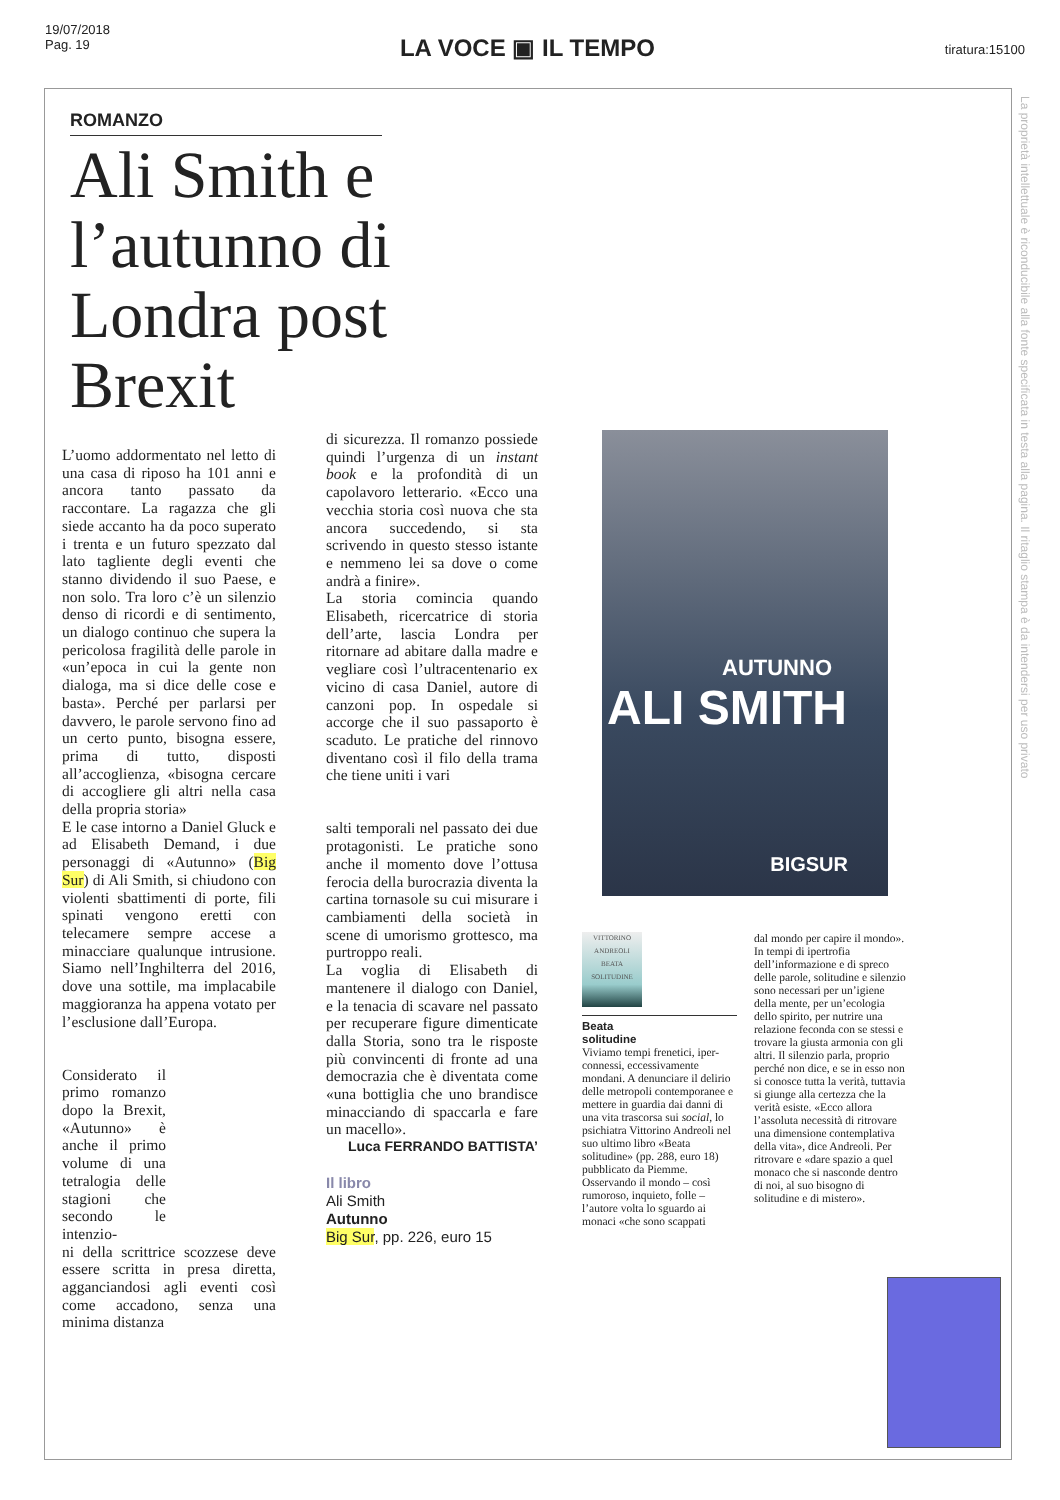19/07/2018
Pag. 19
LA VOCE ▣ IL TEMPO
tiratura:15100
La proprietà intellettuale è riconducibile alla fonte specificata in testa alla pagina. Il ritaglio stampa è da intendersi per uso privato
ROMANZO
Ali Smith e l’autunno di Londra post Brexit
L’uomo addormentato nel letto di una casa di riposo ha 101 anni e ancora tanto passato da raccontare. La ragazza che gli siede accanto ha da poco superato i trenta e un futuro spezzato dal lato tagliente degli eventi che stanno dividendo il suo Paese, e non solo. Tra loro c’è un silenzio denso di ricordi e di sentimento, un dialogo continuo che supera la pericolosa fragilità delle parole in «un’epoca in cui la gente non dialoga, ma si dice delle cose e basta». Perché per parlarsi per davvero, le parole servono fino ad un certo punto, bisogna essere, prima di tutto, disposti all’accoglienza, «bisogna cercare di accogliere gli altri nella casa della propria storia»
E le case intorno a Daniel Gluck e ad Elisabeth Demand, i due personaggi di «Autunno» (Big Sur) di Ali Smith, si chiudono con violenti sbattimenti di porte, fili spinati vengono eretti con telecamere sempre accese a minacciare qualunque intrusione. Siamo nell’Inghilterra del 2016, dove una sottile, ma implacabile maggioranza ha appena votato per l’esclusione dall’Europa.
Considerato il primo romanzo dopo la Brexit, «Autunno» è anche il primo volume di una tetralogia delle stagioni che secondo le intenzio-
ni della scrittrice scozzese deve essere scritta in presa diretta, agganciandosi agli eventi così come accadono, senza una minima distanza
di sicurezza. Il romanzo possiede quindi l’urgenza di un instant book e la profondità di un capolavoro letterario. «Ecco una vecchia storia così nuova che sta ancora succedendo, si sta scrivendo in questo stesso istante e nemmeno lei sa dove o come andrà a finire».
La storia comincia quando Elisabeth, ricercatrice di storia dell’arte, lascia Londra per ritornare ad abitare dalla madre e vegliare così l’ultracentenario ex vicino di casa Daniel, autore di canzoni pop. In ospedale si accorge che il suo passaporto è scaduto. Le pratiche del rinnovo diventano così il filo della trama che tiene uniti i vari
salti temporali nel passato dei due protagonisti. Le pratiche sono anche il momento dove l’ottusa ferocia della burocrazia diventa la cartina tornasole su cui misurare i cambiamenti della società in scene di umorismo grottesco, ma purtroppo reali.
La voglia di Elisabeth di mantenere il dialogo con Daniel, e la tenacia di scavare nel passato per recuperare figure dimenticate dalla Storia, sono tra le risposte più convincenti di fronte ad una democrazia che è diventata come «una bottiglia che uno brandisce minacciando di spaccarla e fare un macello».
Luca FERRANDO BATTISTA’
Il libro
Ali Smith
Autunno
Big Sur, pp. 226, euro 15
AUTUNNO
ALI SMITH
BIGSUR
VITTORINO ANDREOLI
BEATA SOLITUDINE
Beata
solitudine
Viviamo tempi frenetici, iper-connessi, eccessivamente mondani. A denunciare il delirio delle metropoli contemporanee e mettere in guardia dai danni di una vita trascorsa sui social, lo psichiatra Vittorino Andreoli nel suo ultimo libro «Beata solitudine» (pp. 288, euro 18) pubblicato da Piemme. Osservando il mondo – così rumoroso, inquieto, folle – l’autore volta lo sguardo ai monaci «che sono scappati
dal mondo per capire il mondo». In tempi di ipertrofia dell’informazione e di spreco delle parole, solitudine e silenzio sono necessari per un’igiene della mente, per un’ecologia dello spirito, per nutrire una relazione feconda con se stessi e trovare la giusta armonia con gli altri. Il silenzio parla, proprio perché non dice, e se in esso non si conosce tutta la verità, tuttavia si giunge alla certezza che la verità esiste. «Ecco allora l’assoluta necessità di ritrovare una dimensione contemplativa della vita», dice Andreoli. Per ritrovare e «dare spazio a quel monaco che si nasconde dentro di noi, al suo bisogno di solitudine e di mistero».